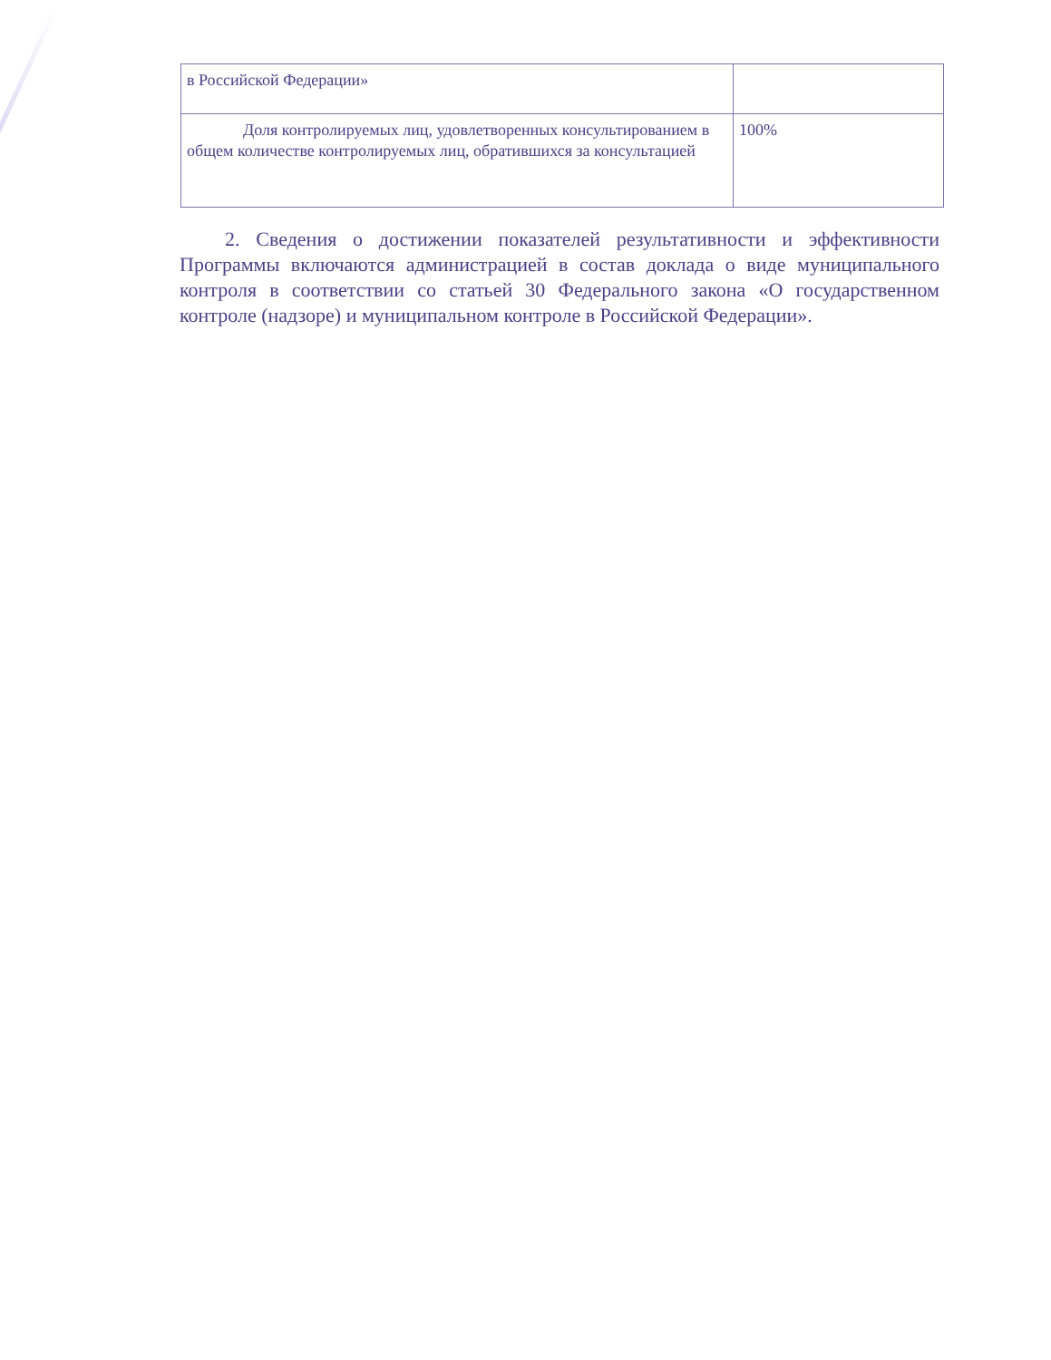| в Российской Федерации» | |
| Доля контролируемых лиц, удовлетворенных консультированием в общем количестве контролируемых лиц, обратившихся за консультацией | 100% |
2. Сведения о достижении показателей результативности и эффективности Программы включаются администрацией в состав доклада о виде муниципального контроля в соответствии со статьей 30 Федерального закона «О государственном контроле (надзоре) и муниципальном контроле в Российской Федерации».